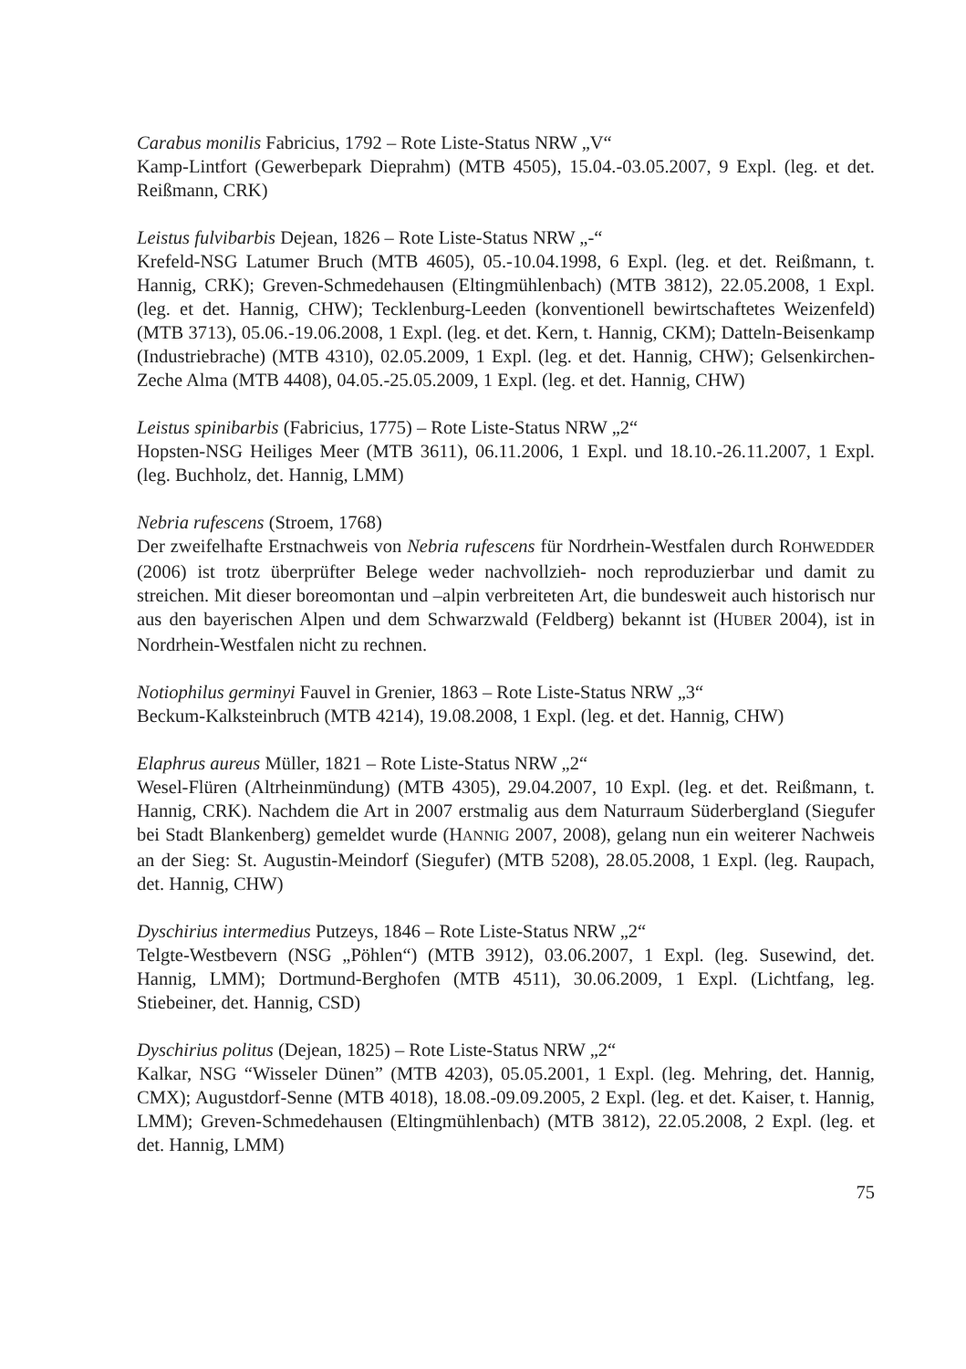Carabus monilis Fabricius, 1792 – Rote Liste-Status NRW „V“
Kamp-Lintfort (Gewerbepark Dieprahm) (MTB 4505), 15.04.-03.05.2007, 9 Expl. (leg. et det. Reißmann, CRK)
Leistus fulvibarbis Dejean, 1826 – Rote Liste-Status NRW „-“
Krefeld-NSG Latumer Bruch (MTB 4605), 05.-10.04.1998, 6 Expl. (leg. et det. Reißmann, t. Hannig, CRK); Greven-Schmedehausen (Eltingmühlenbach) (MTB 3812), 22.05.2008, 1 Expl. (leg. et det. Hannig, CHW); Tecklenburg-Leeden (konventionell bewirtschaftetes Weizenfeld) (MTB 3713), 05.06.-19.06.2008, 1 Expl. (leg. et det. Kern, t. Hannig, CKM); Datteln-Beisenkamp (Industriebrache) (MTB 4310), 02.05.2009, 1 Expl. (leg. et det. Hannig, CHW); Gelsenkirchen-Zeche Alma (MTB 4408), 04.05.-25.05.2009, 1 Expl. (leg. et det. Hannig, CHW)
Leistus spinibarbis (Fabricius, 1775) – Rote Liste-Status NRW „2“
Hopsten-NSG Heiliges Meer (MTB 3611), 06.11.2006, 1 Expl. und 18.10.-26.11.2007, 1 Expl. (leg. Buchholz, det. Hannig, LMM)
Nebria rufescens (Stroem, 1768)
Der zweifelhafte Erstnachweis von Nebria rufescens für Nordrhein-Westfalen durch ROHWEDDER (2006) ist trotz überprüfter Belege weder nachvollzieh- noch reproduzierbar und damit zu streichen. Mit dieser boreomontan und –alpin verbreiteten Art, die bundesweit auch historisch nur aus den bayerischen Alpen und dem Schwarzwald (Feldberg) bekannt ist (HUBER 2004), ist in Nordrhein-Westfalen nicht zu rechnen.
Notiophilus germinyi Fauvel in Grenier, 1863 – Rote Liste-Status NRW „3“
Beckum-Kalksteinbruch (MTB 4214), 19.08.2008, 1 Expl. (leg. et det. Hannig, CHW)
Elaphrus aureus Müller, 1821 – Rote Liste-Status NRW „2“
Wesel-Flüren (Altrheinmündung) (MTB 4305), 29.04.2007, 10 Expl. (leg. et det. Reißmann, t. Hannig, CRK). Nachdem die Art in 2007 erstmalig aus dem Naturraum Süderbergland (Siegufer bei Stadt Blankenberg) gemeldet wurde (HANNIG 2007, 2008), gelang nun ein weiterer Nachweis an der Sieg: St. Augustin-Meindorf (Siegufer) (MTB 5208), 28.05.2008, 1 Expl. (leg. Raupach, det. Hannig, CHW)
Dyschirius intermedius Putzeys, 1846 – Rote Liste-Status NRW „2“
Telgte-Westbevern (NSG „Pöhlen“) (MTB 3912), 03.06.2007, 1 Expl. (leg. Susewind, det. Hannig, LMM); Dortmund-Berghofen (MTB 4511), 30.06.2009, 1 Expl. (Lichtfang, leg. Stiebeiner, det. Hannig, CSD)
Dyschirius politus (Dejean, 1825) – Rote Liste-Status NRW „2“
Kalkar, NSG “Wisseler Dünen” (MTB 4203), 05.05.2001, 1 Expl. (leg. Mehring, det. Hannig, CMX); Augustdorf-Senne (MTB 4018), 18.08.-09.09.2005, 2 Expl. (leg. et det. Kaiser, t. Hannig, LMM); Greven-Schmedehausen (Eltingmühlenbach) (MTB 3812), 22.05.2008, 2 Expl. (leg. et det. Hannig, LMM)
75